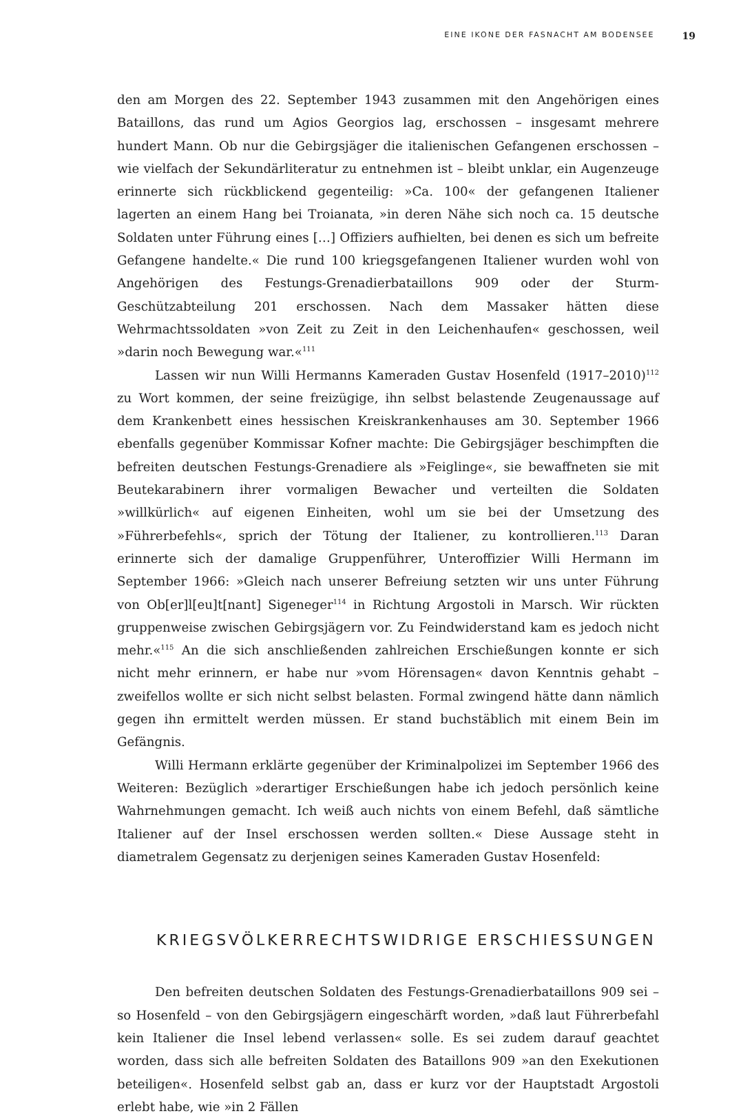EINE IKONE DER FASNACHT AM BODENSEE 19
den am Morgen des 22. September 1943 zusammen mit den Angehörigen eines Bataillons, das rund um Agios Georgios lag, erschossen – insgesamt mehrere hundert Mann. Ob nur die Gebirgsjäger die italienischen Gefangenen erschossen – wie vielfach der Sekundärliteratur zu entnehmen ist – bleibt unklar, ein Augenzeuge erinnerte sich rückblickend gegenteilig: »Ca. 100« der gefangenen Italiener lagerten an einem Hang bei Troianata, »in deren Nähe sich noch ca. 15 deutsche Soldaten unter Führung eines […] Offiziers aufhielten, bei denen es sich um befreite Gefangene handelte.« Die rund 100 kriegsgefangenen Italiener wurden wohl von Angehörigen des Festungs-Grenadierbataillons 909 oder der Sturm-Geschützabteilung 201 erschossen. Nach dem Massaker hätten diese Wehrmachtssoldaten »von Zeit zu Zeit in den Leichenhaufen« geschossen, weil »darin noch Bewegung war.«<sup>111</sup>
Lassen wir nun Willi Hermanns Kameraden Gustav Hosenfeld (1917–2010)<sup>112</sup> zu Wort kommen, der seine freizügige, ihn selbst belastende Zeugenaussage auf dem Krankenbett eines hessischen Kreiskrankenhauses am 30. September 1966 ebenfalls gegenüber Kommissar Kofner machte: Die Gebirgsjäger beschimpften die befreiten deutschen Festungs-Grenadiere als »Feiglinge«, sie bewaffneten sie mit Beutekarabinern ihrer vormaligen Bewacher und verteilten die Soldaten »willkürlich« auf eigenen Einheiten, wohl um sie bei der Umsetzung des »Führerbefehls«, sprich der Tötung der Italiener, zu kontrollieren.<sup>113</sup> Daran erinnerte sich der damalige Gruppenführer, Unteroffizier Willi Hermann im September 1966: »Gleich nach unserer Befreiung setzten wir uns unter Führung von Ob[er]l[eu]t[nant] Sigeneger<sup>114</sup> in Richtung Argostoli in Marsch. Wir rückten gruppenweise zwischen Gebirgsjägern vor. Zu Feindwiderstand kam es jedoch nicht mehr.«<sup>115</sup> An die sich anschließenden zahlreichen Erschießungen konnte er sich nicht mehr erinnern, er habe nur »vom Hörensagen« davon Kenntnis gehabt – zweifellos wollte er sich nicht selbst belasten. Formal zwingend hätte dann nämlich gegen ihn ermittelt werden müssen. Er stand buchstäblich mit einem Bein im Gefängnis.
Willi Hermann erklärte gegenüber der Kriminalpolizei im September 1966 des Weiteren: Bezüglich »derartiger Erschießungen habe ich jedoch persönlich keine Wahrnehmungen gemacht. Ich weiß auch nichts von einem Befehl, daß sämtliche Italiener auf der Insel erschossen werden sollten.« Diese Aussage steht in diametralem Gegensatz zu derjenigen seines Kameraden Gustav Hosenfeld:
KRIEGSVÖLKERRECHTSWIDRIGE ERSCHIESSUNGEN
Den befreiten deutschen Soldaten des Festungs-Grenadierbataillons 909 sei – so Hosenfeld – von den Gebirgsjägern eingeschärft worden, »daß laut Führerbefahl kein Italiener die Insel lebend verlassen« solle. Es sei zudem darauf geachtet worden, dass sich alle befreiten Soldaten des Bataillons 909 »an den Exekutionen beteiligen«. Hosenfeld selbst gab an, dass er kurz vor der Hauptstadt Argostoli erlebt habe, wie »in 2 Fällen